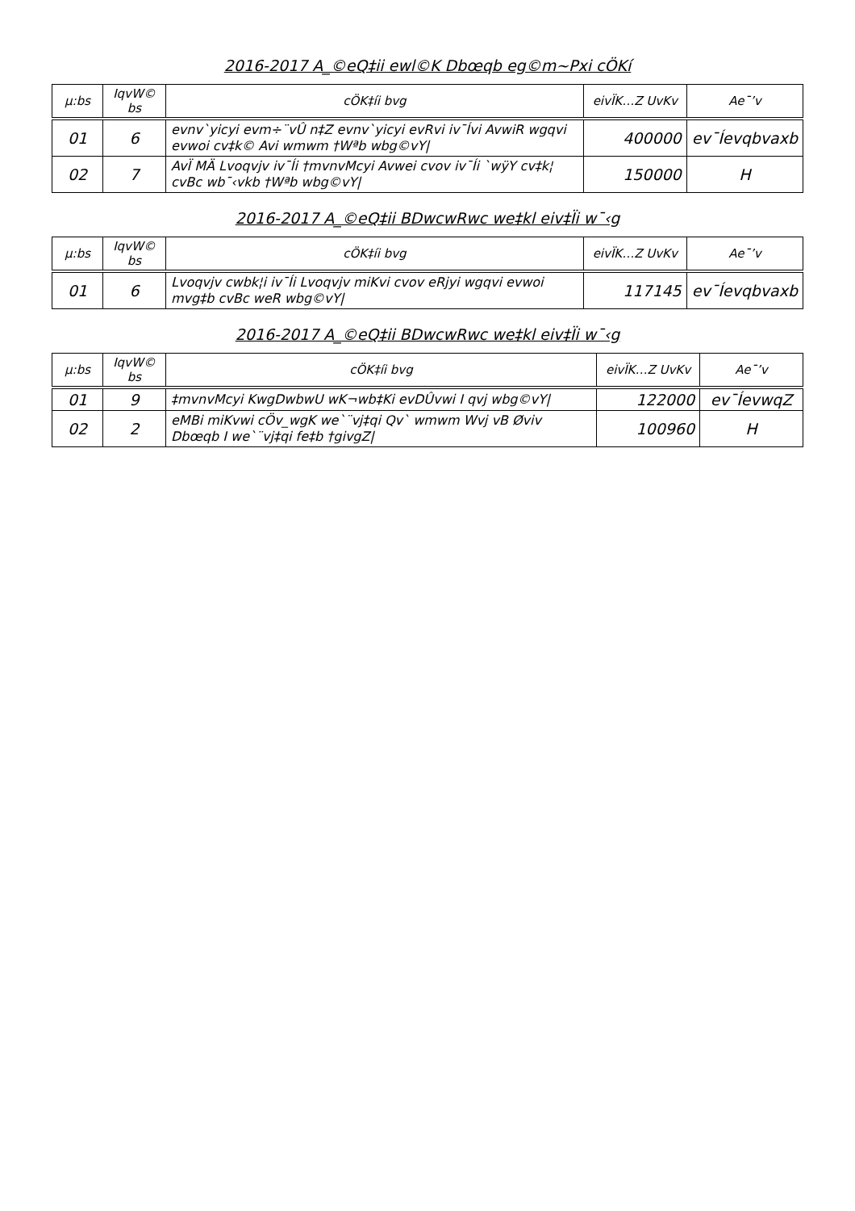2016-2017 A_©eQ‡ii ewl©K Dbœqb eg©m~Pxi cÖKí
| µ:bs | IqvW© bs | cÖK‡íi bvg | eivÏK…Z UvKv | Ae¯’v |
| --- | --- | --- | --- | --- |
| 01 | 6 | evnv`yicyi evm÷¨vÛ n‡Z evnv`yicyi evRvi iv¯Ívi AvwiR wgqvi evwoi cv‡k© Avi wmwm †Wªb wbg©vY/ | 400000 | ev¯Íevqbvaxb |
| 02 | 7 | AvÏ MÄ Lvoqvjv iv¯Íi †mvnvMcyi Avwei cvov iv¯Íi `wÿY cv‡k¦ cvBc wb¯‹vkb †Wªb wbg©vY/ | 150000 | H |
2016-2017 A_©eQ‡ii BDwcwRwc we‡kl eiv‡Ïi w¯‹g
| µ:bs | IqvW© bs | cÖK‡íi bvg | eivÏK…Z UvKv | Ae¯’v |
| --- | --- | --- | --- | --- |
| 01 | 6 | Lvoqvjv cwbk¦i iv¯Íi Lvoqvjv miKvi cvov eRjyi wgqvi evwoi mvg‡b cvBc weR wbg©vY/ | 117145 | ev¯Íevqbvaxb |
2016-2017 A_©eQ‡ii BDwcwRwc we‡kl eiv‡Ïi w¯‹g
| µ:bs | IqvW© bs | cÖK‡íi bvg | eivÏK…Z UvKv | Ae¯’v |
| --- | --- | --- | --- | --- |
| 01 | 9 | ‡mvnvMcyi KwgDwbwU wK¬wb‡Ki evDÛvwi I qvj wbg©vY/ | 122000 | ev¯ÍevwqZ |
| 02 | 2 | eMBi miKvwi cÖv_wgK we`¨vj‡qi Qv` wmwm Wvj vB Øviv Dbœqb I we`¨vj‡qi fe‡b †givgZ/ | 100960 | H |